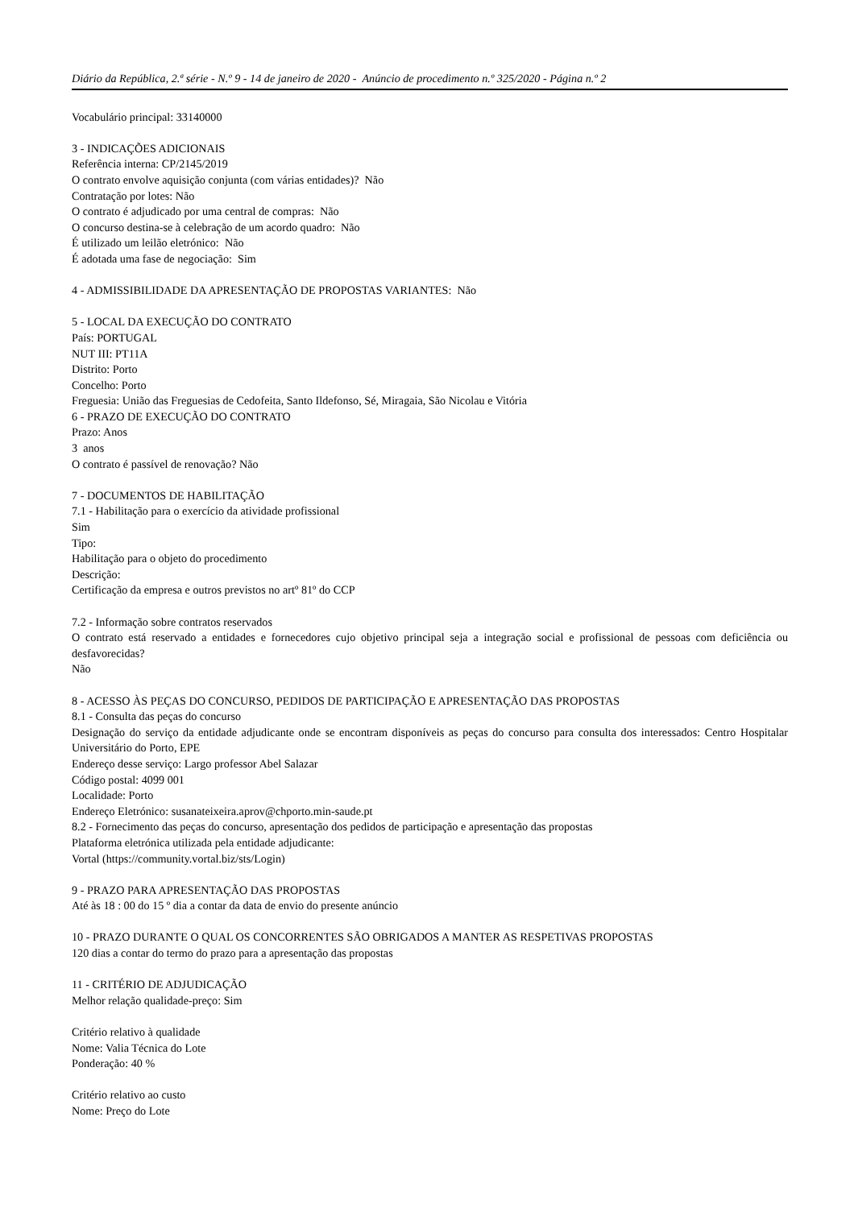Diário da República, 2.ª série - N.º 9 - 14 de janeiro de 2020 - Anúncio de procedimento n.º 325/2020 - Página n.º 2
Vocabulário principal: 33140000
3 - INDICAÇÕES ADICIONAIS
Referência interna: CP/2145/2019
O contrato envolve aquisição conjunta (com várias entidades)? Não
Contratação por lotes: Não
O contrato é adjudicado por uma central de compras: Não
O concurso destina-se à celebração de um acordo quadro: Não
É utilizado um leilão eletrónico: Não
É adotada uma fase de negociação: Sim
4 - ADMISSIBILIDADE DA APRESENTAÇÃO DE PROPOSTAS VARIANTES: Não
5 - LOCAL DA EXECUÇÃO DO CONTRATO
País: PORTUGAL
NUT III: PT11A
Distrito: Porto
Concelho: Porto
Freguesia: União das Freguesias de Cedofeita, Santo Ildefonso, Sé, Miragaia, São Nicolau e Vitória
6 - PRAZO DE EXECUÇÃO DO CONTRATO
Prazo: Anos
3 anos
O contrato é passível de renovação? Não
7 - DOCUMENTOS DE HABILITAÇÃO
7.1 - Habilitação para o exercício da atividade profissional
Sim
Tipo:
Habilitação para o objeto do procedimento
Descrição:
Certificação da empresa e outros previstos no artº 81º do CCP
7.2 - Informação sobre contratos reservados
O contrato está reservado a entidades e fornecedores cujo objetivo principal seja a integração social e profissional de pessoas com deficiência ou desfavorecidas?
Não
8 - ACESSO ÀS PEÇAS DO CONCURSO, PEDIDOS DE PARTICIPAÇÃO E APRESENTAÇÃO DAS PROPOSTAS
8.1 - Consulta das peças do concurso
Designação do serviço da entidade adjudicante onde se encontram disponíveis as peças do concurso para consulta dos interessados: Centro Hospitalar Universitário do Porto, EPE
Endereço desse serviço: Largo professor Abel Salazar
Código postal: 4099 001
Localidade: Porto
Endereço Eletrónico: susanateixeira.aprov@chporto.min-saude.pt
8.2 - Fornecimento das peças do concurso, apresentação dos pedidos de participação e apresentação das propostas
Plataforma eletrónica utilizada pela entidade adjudicante:
Vortal (https://community.vortal.biz/sts/Login)
9 - PRAZO PARA APRESENTAÇÃO DAS PROPOSTAS
Até às 18 : 00 do 15 º dia a contar da data de envio do presente anúncio
10 - PRAZO DURANTE O QUAL OS CONCORRENTES SÃO OBRIGADOS A MANTER AS RESPETIVAS PROPOSTAS
120 dias a contar do termo do prazo para a apresentação das propostas
11 - CRITÉRIO DE ADJUDICAÇÃO
Melhor relação qualidade-preço: Sim
Critério relativo à qualidade
Nome: Valia Técnica do Lote
Ponderação: 40 %
Critério relativo ao custo
Nome: Preço do Lote